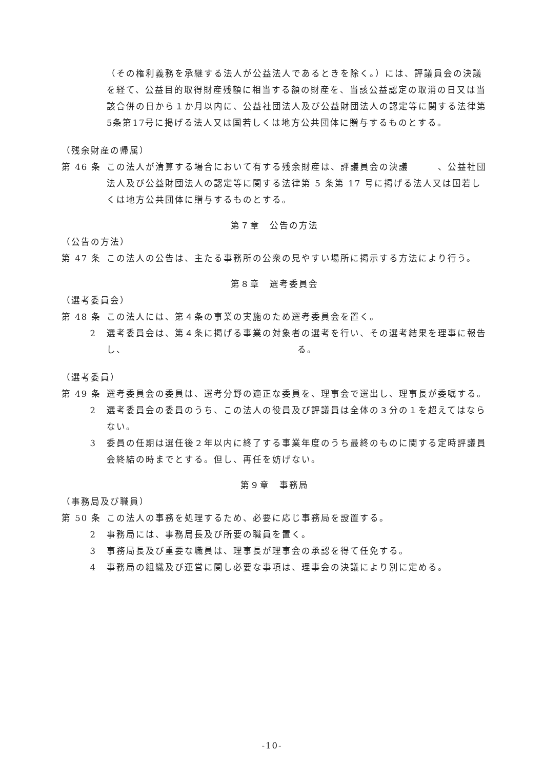（その権利義務を承継する法人が公益法人であるときを除く。）には、評議員会の決議を経て、公益目的取得財産残額に相当する額の財産を、当該公益認定の取消の日又は当該合併の日から１か月以内に、公益社団法人及び公益財団法人の認定等に関する法律第5条第17号に掲げる法人又は国若しくは地方公共団体に贈与するものとする。
（残余財産の帰属）
第 46 条 この法人が清算する場合において有する残余財産は、評議員会の決議　　　、公益社団法人及び公益財団法人の認定等に関する法律第 5 条第 17 号に掲げる法人又は国若しくは地方公共団体に贈与するものとする。
第７章　公告の方法
（公告の方法）
第 47 条 この法人の公告は、主たる事務所の公衆の見やすい場所に掲示する方法により行う。
第８章　選考委員会
（選考委員会）
第 48 条 この法人には、第４条の事業の実施のため選考委員会を置く。
2 選考委員会は、第４条に掲げる事業の対象者の選考を行い、その選考結果を理事に報告し、　　　　　　　　　　　　　　　　　　る。
（選考委員）
第 49 条 選考委員会の委員は、選考分野の適正な委員を、理事会で選出し、理事長が委嘱する。
2 選考委員会の委員のうち、この法人の役員及び評議員は全体の３分の１を超えてはならない。
3 委員の任期は選任後２年以内に終了する事業年度のうち最終のものに関する定時評議員会終結の時までとする。但し、再任を妨げない。
第９章　事務局
（事務局及び職員）
第 50 条 この法人の事務を処理するため、必要に応じ事務局を設置する。
2 事務局には、事務局長及び所要の職員を置く。
3 事務局長及び重要な職員は、理事長が理事会の承認を得て任免する。
4 事務局の組織及び運営に関し必要な事項は、理事会の決議により別に定める。
-10-